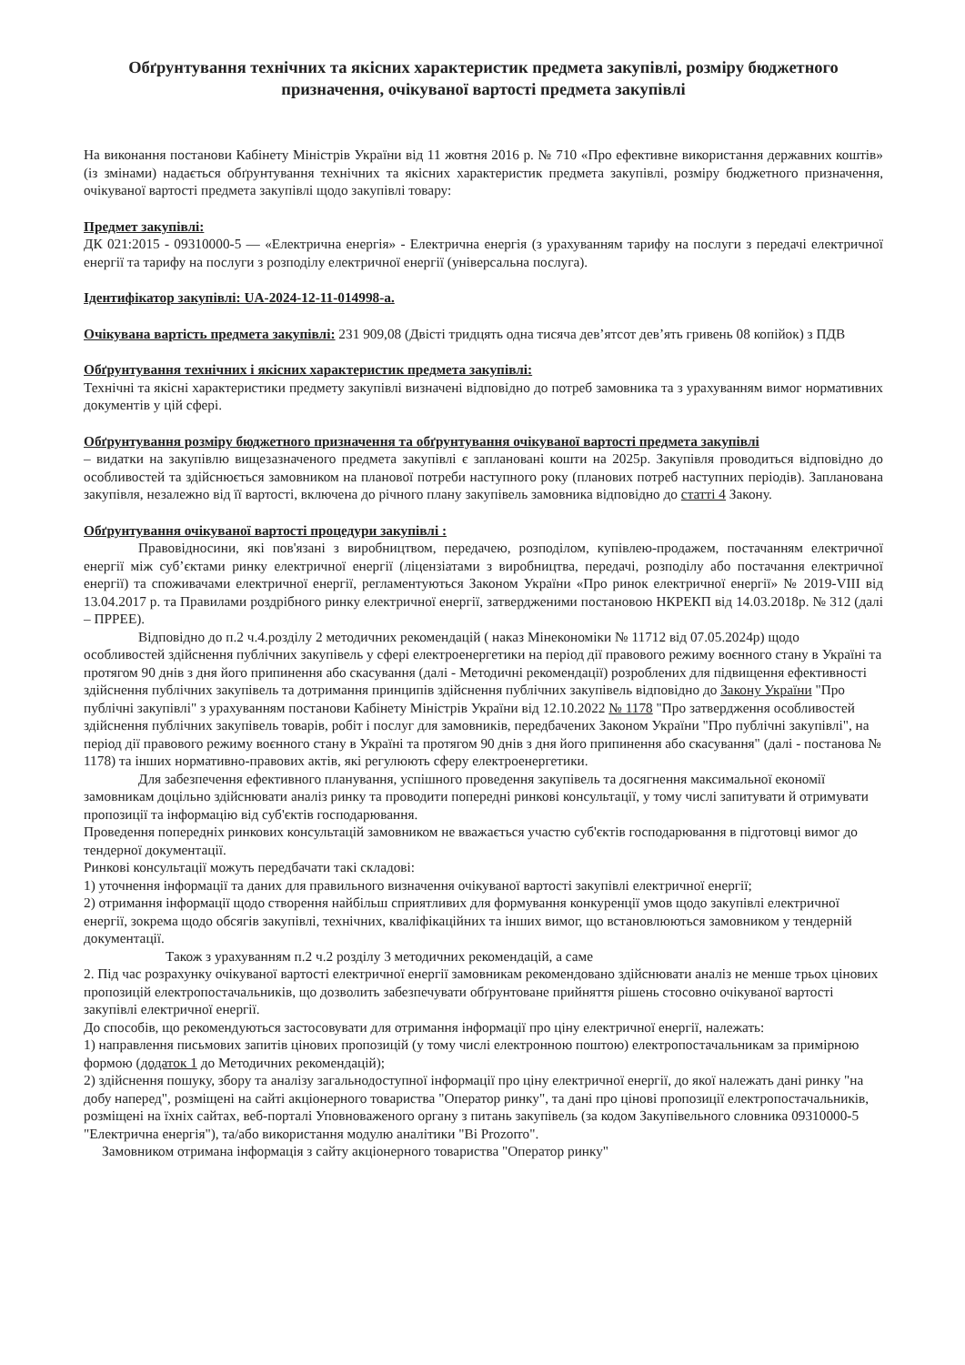Обґрунтування технічних та якісних характеристик предмета закупівлі, розміру бюджетного призначення, очікуваної вартості предмета закупівлі
На виконання постанови Кабінету Міністрів України від 11 жовтня 2016 р. № 710 «Про ефективне використання державних коштів» (із змінами) надається обґрунтування технічних та якісних характеристик предмета закупівлі, розміру бюджетного призначення, очікуваної вартості предмета закупівлі щодо закупівлі товару:
Предмет закупівлі:
ДК 021:2015 - 09310000-5 — «Електрична енергія» - Електрична енергія (з урахуванням тарифу на послуги з передачі електричної енергії та тарифу на послуги з розподілу електричної енергії (універсальна послуга).
Ідентифікатор закупівлі: UA-2024-12-11-014998-a.
Очікувана вартість предмета закупівлі: 231 909,08 (Двісті тридцять одна тисяча дев’ятсот дев’ять гривень 08 копійок) з ПДВ
Обґрунтування технічних і якісних характеристик предмета закупівлі:
Технічні та якісні характеристики предмету закупівлі визначені відповідно до потреб замовника та з урахуванням вимог нормативних документів у цій сфері.
Обґрунтування розміру бюджетного призначення та обґрунтування очікуваної вартості предмета закупівлі
– видатки на закупівлю вищезазначеного предмета закупівлі є заплановані кошти на 2025р. Закупівля проводиться відповідно до особливостей та здійснюється замовником на планової потреби наступного року (планових потреб наступних періодів). Запланована закупівля, незалежно від її вартості, включена до річного плану закупівель замовника відповідно до статті 4 Закону.
Обґрунтування очікуваної вартості процедури закупівлі :
Правовідносини, які пов'язані з виробництвом, передачею, розподілом, купівлею-продажем, постачанням електричної енергії між суб’єктами ринку електричної енергії (ліцензіатами з виробництва, передачі, розподілу або постачання електричної енергії) та споживачами електричної енергії, регламентуються Законом України «Про ринок електричної енергії» № 2019-VIII від 13.04.2017 р. та Правилами роздрібного ринку електричної енергії, затвердженими постановою НКРЕКП від 14.03.2018р. № 312 (далі – ПРРЕЕ).
Відповідно до п.2 ч.4.розділу 2 методичних рекомендацій ( наказ Мінекономіки № 11712 від 07.05.2024р) щодо особливостей здійснення публічних закупівель у сфері електроенергетики на період дії правового режиму воєнного стану в Україні та протягом 90 днів з дня його припинення або скасування (далі - Методичні рекомендації) розроблених для підвищення ефективності здійснення публічних закупівель та дотримання принципів здійснення публічних закупівель відповідно до Закону України "Про публічні закупівлі" з урахуванням постанови Кабінету Міністрів України від 12.10.2022 № 1178 "Про затвердження особливостей здійснення публічних закупівель товарів, робіт і послуг для замовників, передбачених Законом України "Про публічні закупівлі", на період дії правового режиму воєнного стану в Україні та протягом 90 днів з дня його припинення або скасування" (далі - постанова № 1178) та інших нормативно-правових актів, які регулюють сферу електроенергетики.
Для забезпечення ефективного планування, успішного проведення закупівель та досягнення максимальної економії замовникам доцільно здійснювати аналіз ринку та проводити попередні ринкові консультації, у тому числі запитувати й отримувати пропозиції та інформацію від суб'єктів господарювання.
Проведення попередніх ринкових консультацій замовником не вважається участю суб'єктів господарювання в підготовці вимог до тендерної документації.
Ринкові консультації можуть передбачати такі складові:
1) уточнення інформації та даних для правильного визначення очікуваної вартості закупівлі електричної енергії;
2) отримання інформації щодо створення найбільш сприятливих для формування конкуренції умов щодо закупівлі електричної енергії, зокрема щодо обсягів закупівлі, технічних, кваліфікаційних та інших вимог, що встановлюються замовником у тендерній документації.
Також з урахуванням п.2 ч.2 розділу 3 методичних рекомендацій, а саме
2. Під час розрахунку очікуваної вартості електричної енергії замовникам рекомендовано здійснювати аналіз не менше трьох цінових пропозицій електропостачальників, що дозволить забезпечувати обґрунтоване прийняття рішень стосовно очікуваної вартості закупівлі електричної енергії.
До способів, що рекомендуються застосовувати для отримання інформації про ціну електричної енергії, належать:
1) направлення письмових запитів цінових пропозицій (у тому числі електронною поштою) електропостачальникам за примірною формою (додаток 1 до Методичних рекомендацій);
2) здійснення пошуку, збору та аналізу загальнодоступної інформації про ціну електричної енергії, до якої належать дані ринку "на добу наперед", розміщені на сайті акціонерного товариства "Оператор ринку", та дані про цінові пропозиції електропостачальників, розміщені на їхніх сайтах, веб-порталі Уповноваженого органу з питань закупівель (за кодом Закупівельного словника 09310000-5 "Електрична енергія"), та/або використання модулю аналітики "Bi Prozorro".
Замовником отримана інформація з сайту акціонерного товариства "Оператор ринку"